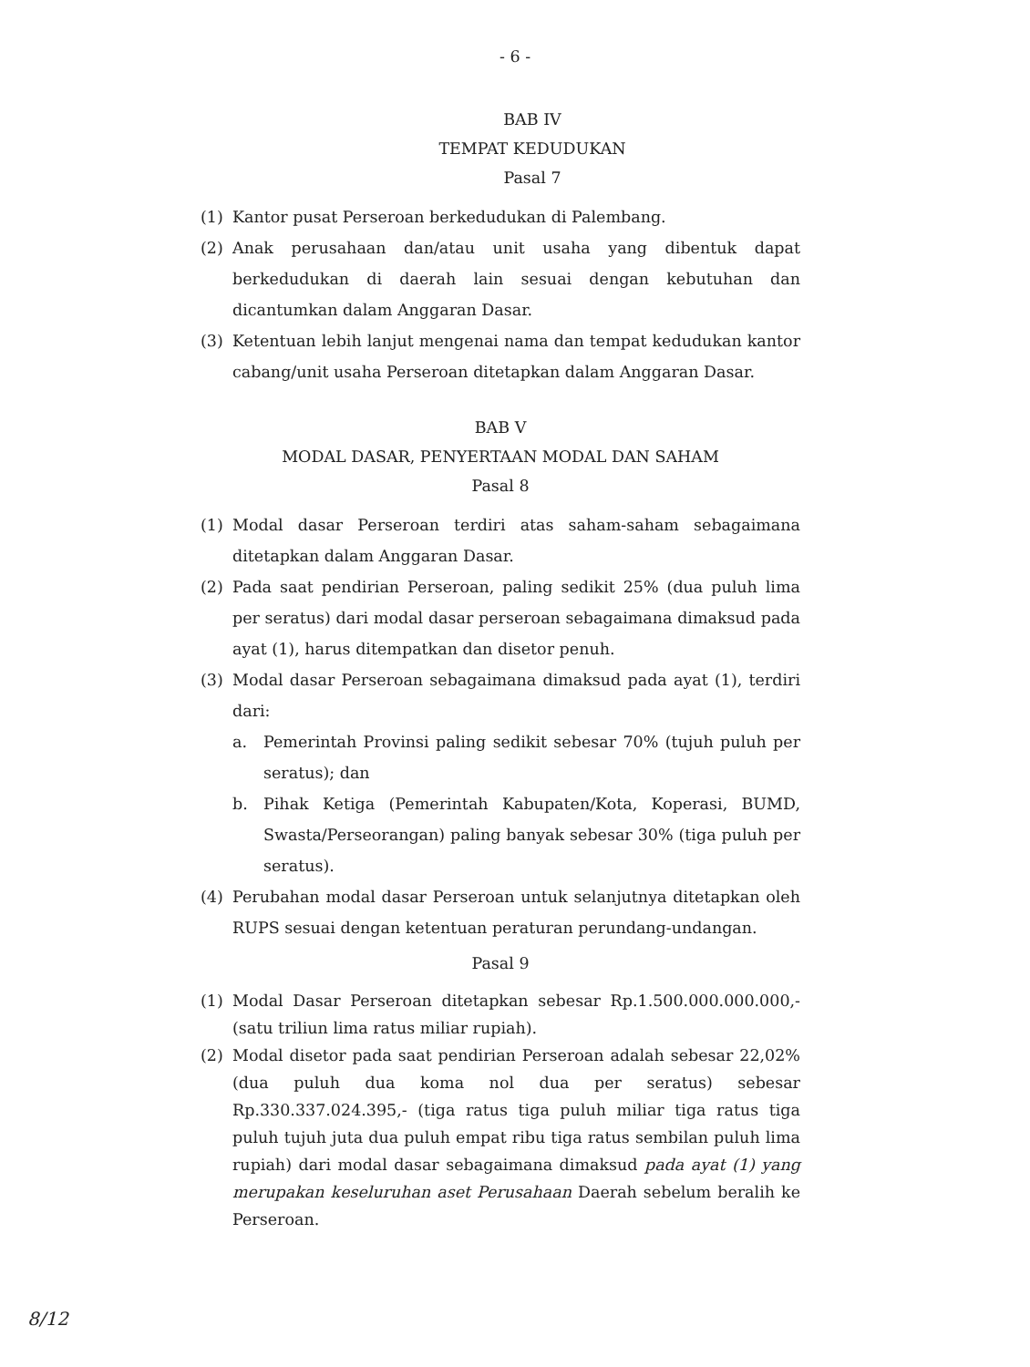- 6 -
BAB IV
TEMPAT KEDUDUKAN
Pasal 7
(1) Kantor pusat Perseroan berkedudukan di Palembang.
(2) Anak perusahaan dan/atau unit usaha yang dibentuk dapat berkedudukan di daerah lain sesuai dengan kebutuhan dan dicantumkan dalam Anggaran Dasar.
(3) Ketentuan lebih lanjut mengenai nama dan tempat kedudukan kantor cabang/unit usaha Perseroan ditetapkan dalam Anggaran Dasar.
BAB V
MODAL DASAR, PENYERTAAN MODAL DAN SAHAM
Pasal 8
(1) Modal dasar Perseroan terdiri atas saham-saham sebagaimana ditetapkan dalam Anggaran Dasar.
(2) Pada saat pendirian Perseroan, paling sedikit 25% (dua puluh lima per seratus) dari modal dasar perseroan sebagaimana dimaksud pada ayat (1), harus ditempatkan dan disetor penuh.
(3) Modal dasar Perseroan sebagaimana dimaksud pada ayat (1), terdiri dari:
a. Pemerintah Provinsi paling sedikit sebesar 70% (tujuh puluh per seratus); dan
b. Pihak Ketiga (Pemerintah Kabupaten/Kota, Koperasi, BUMD, Swasta/Perseorangan) paling banyak sebesar 30% (tiga puluh per seratus).
(4) Perubahan modal dasar Perseroan untuk selanjutnya ditetapkan oleh RUPS sesuai dengan ketentuan peraturan perundang-undangan.
Pasal 9
(1) Modal Dasar Perseroan ditetapkan sebesar Rp.1.500.000.000.000,- (satu triliun lima ratus miliar rupiah).
(2) Modal disetor pada saat pendirian Perseroan adalah sebesar 22,02% (dua puluh dua koma nol dua per seratus) sebesar Rp.330.337.024.395,- (tiga ratus tiga puluh miliar tiga ratus tiga puluh tujuh juta dua puluh empat ribu tiga ratus sembilan puluh lima rupiah) dari modal dasar sebagaimana dimaksud pada ayat (1) yang merupakan keseluruhan aset Perusahaan Daerah sebelum beralih ke Perseroan.
8/12